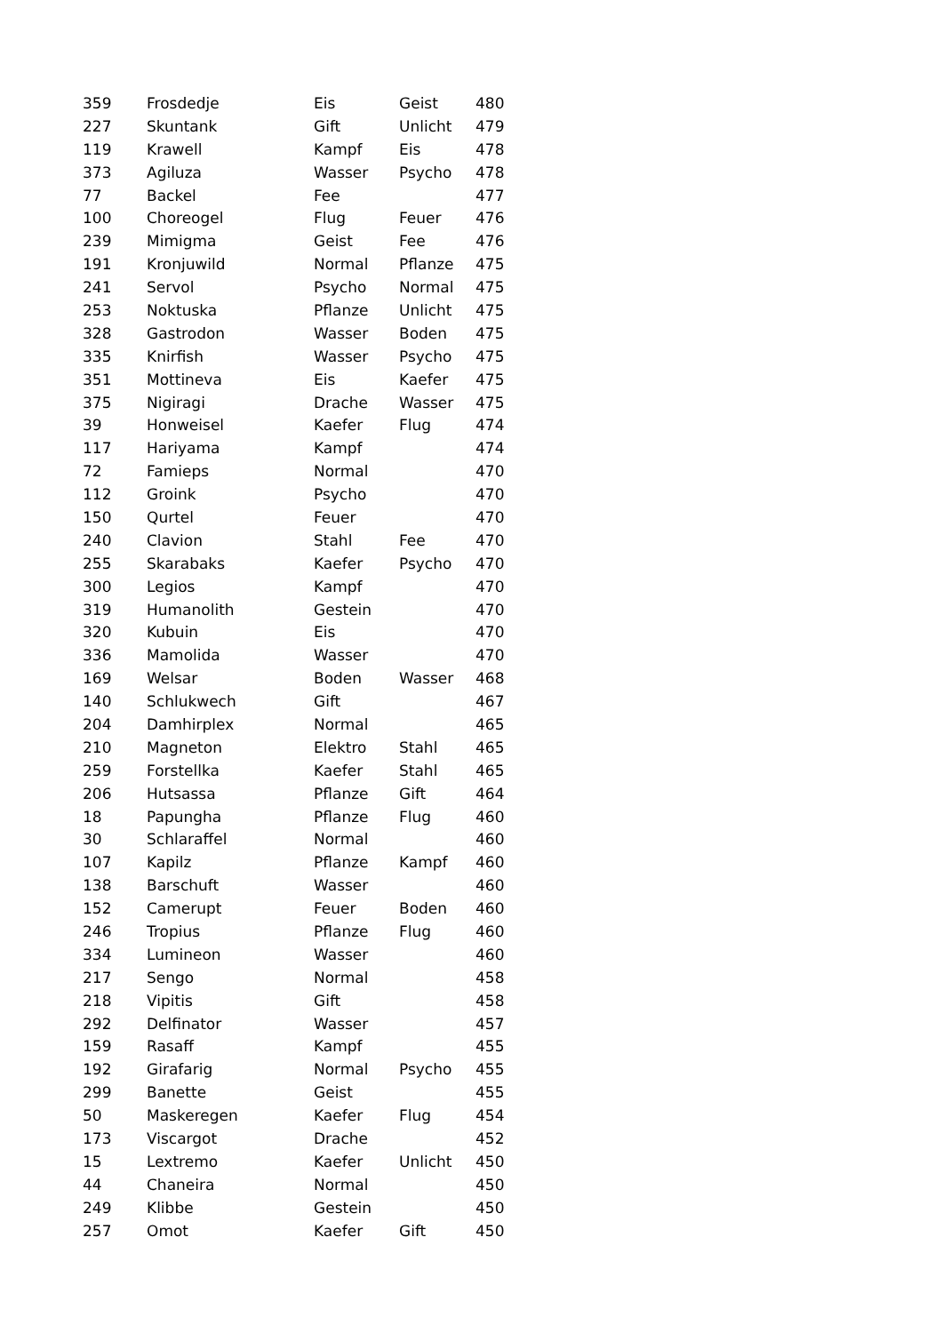| 359 | Frosdedje | Eis | Geist | 480 |
| 227 | Skuntank | Gift | Unlicht | 479 |
| 119 | Krawell | Kampf | Eis | 478 |
| 373 | Agiluza | Wasser | Psycho | 478 |
| 77 | Backel | Fee | | 477 |
| 100 | Choreogel | Flug | Feuer | 476 |
| 239 | Mimigma | Geist | Fee | 476 |
| 191 | Kronjuwild | Normal | Pflanze | 475 |
| 241 | Servol | Psycho | Normal | 475 |
| 253 | Noktuska | Pflanze | Unlicht | 475 |
| 328 | Gastrodon | Wasser | Boden | 475 |
| 335 | Knirfish | Wasser | Psycho | 475 |
| 351 | Mottineva | Eis | Kaefer | 475 |
| 375 | Nigiragi | Drache | Wasser | 475 |
| 39 | Honweisel | Kaefer | Flug | 474 |
| 117 | Hariyama | Kampf | | 474 |
| 72 | Famieps | Normal | | 470 |
| 112 | Groink | Psycho | | 470 |
| 150 | Qurtel | Feuer | | 470 |
| 240 | Clavion | Stahl | Fee | 470 |
| 255 | Skarabaks | Kaefer | Psycho | 470 |
| 300 | Legios | Kampf | | 470 |
| 319 | Humanolith | Gestein | | 470 |
| 320 | Kubuin | Eis | | 470 |
| 336 | Mamolida | Wasser | | 470 |
| 169 | Welsar | Boden | Wasser | 468 |
| 140 | Schlukwech | Gift | | 467 |
| 204 | Damhirplex | Normal | | 465 |
| 210 | Magneton | Elektro | Stahl | 465 |
| 259 | Forstellka | Kaefer | Stahl | 465 |
| 206 | Hutsassa | Pflanze | Gift | 464 |
| 18 | Papungha | Pflanze | Flug | 460 |
| 30 | Schlaraffel | Normal | | 460 |
| 107 | Kapilz | Pflanze | Kampf | 460 |
| 138 | Barschuft | Wasser | | 460 |
| 152 | Camerupt | Feuer | Boden | 460 |
| 246 | Tropius | Pflanze | Flug | 460 |
| 334 | Lumineon | Wasser | | 460 |
| 217 | Sengo | Normal | | 458 |
| 218 | Vipitis | Gift | | 458 |
| 292 | Delfinator | Wasser | | 457 |
| 159 | Rasaff | Kampf | | 455 |
| 192 | Girafarig | Normal | Psycho | 455 |
| 299 | Banette | Geist | | 455 |
| 50 | Maskeregen | Kaefer | Flug | 454 |
| 173 | Viscargot | Drache | | 452 |
| 15 | Lextremo | Kaefer | Unlicht | 450 |
| 44 | Chaneira | Normal | | 450 |
| 249 | Klibbe | Gestein | | 450 |
| 257 | Omot | Kaefer | Gift | 450 |